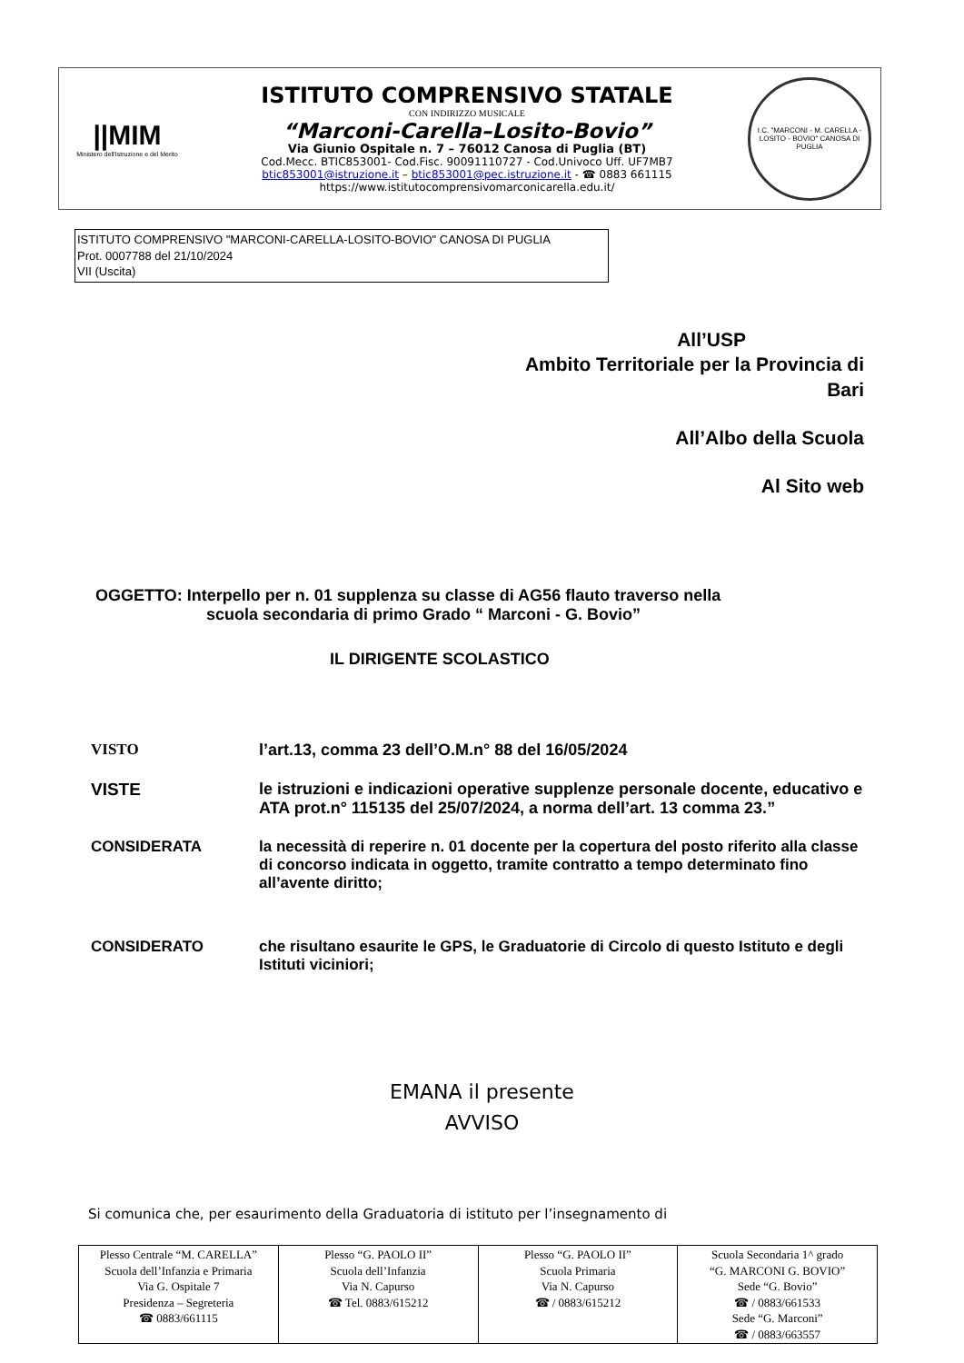||MIM
Ministero dell'Istruzione e del Merito
ISTITUTO COMPRENSIVO STATALE
CON INDIRIZZO MUSICALE
“Marconi-Carella–Losito-Bovio”
Via Giunio Ospitale n. 7 – 76012 Canosa di Puglia (BT)
Cod.Mecc. BTIC853001- Cod.Fisc. 90091110727 - Cod.Univoco Uff. UF7MB7
btic853001@istruzione.it – btic853001@pec.istruzione.it - ☎ 0883 661115
https://www.istitutocomprensivomarconicarella.edu.it/
I.C. "MARCONI - M. CARELLA - LOSITO - BOVIO" CANOSA DI PUGLIA
ISTITUTO COMPRENSIVO "MARCONI-CARELLA-LOSITO-BOVIO" CANOSA DI PUGLIA
Prot. 0007788 del 21/10/2024
VII (Uscita)
All’USP
Ambito Territoriale per la Provincia di
Bari
All’Albo della Scuola
Al Sito web
OGGETTO: Interpello per n. 01 supplenza su classe di AG56 flauto traverso nella
scuola secondaria di primo Grado “ Marconi - G. Bovio”
IL DIRIGENTE SCOLASTICO
VISTO l’art.13, comma 23 dell’O.M.n° 88 del 16/05/2024
VISTE le istruzioni e indicazioni operative supplenze personale docente, educativo e ATA prot.n° 115135 del 25/07/2024, a norma dell’art. 13 comma 23.”
CONSIDERATA la necessità di reperire n. 01 docente per la copertura del posto riferito alla classe di concorso indicata in oggetto, tramite contratto a tempo determinato fino all’avente diritto;
CONSIDERATO che risultano esaurite le GPS, le Graduatorie di Circolo di questo Istituto e degli Istituti viciniori;
EMANA il presente
AVVISO
Si comunica che, per esaurimento della Graduatoria di istituto per l’insegnamento di
| Plesso Centrale “M. CARELLA” Scuola dell’Infanzia e Primaria Via G. Ospitale 7 Presidenza – Segreteria ☎ 0883/661115 | Plesso “G. PAOLO II” Scuola dell’Infanzia Via N. Capurso ☎ Tel. 0883/615212 | Plesso “G. PAOLO II” Scuola Primaria Via N. Capurso ☎ / 0883/615212 | Scuola Secondaria 1^ grado “G. MARCONI G. BOVIO” Sede “G. Bovio” ☎ / 0883/661533 Sede “G. Marconi” ☎ / 0883/663557 |